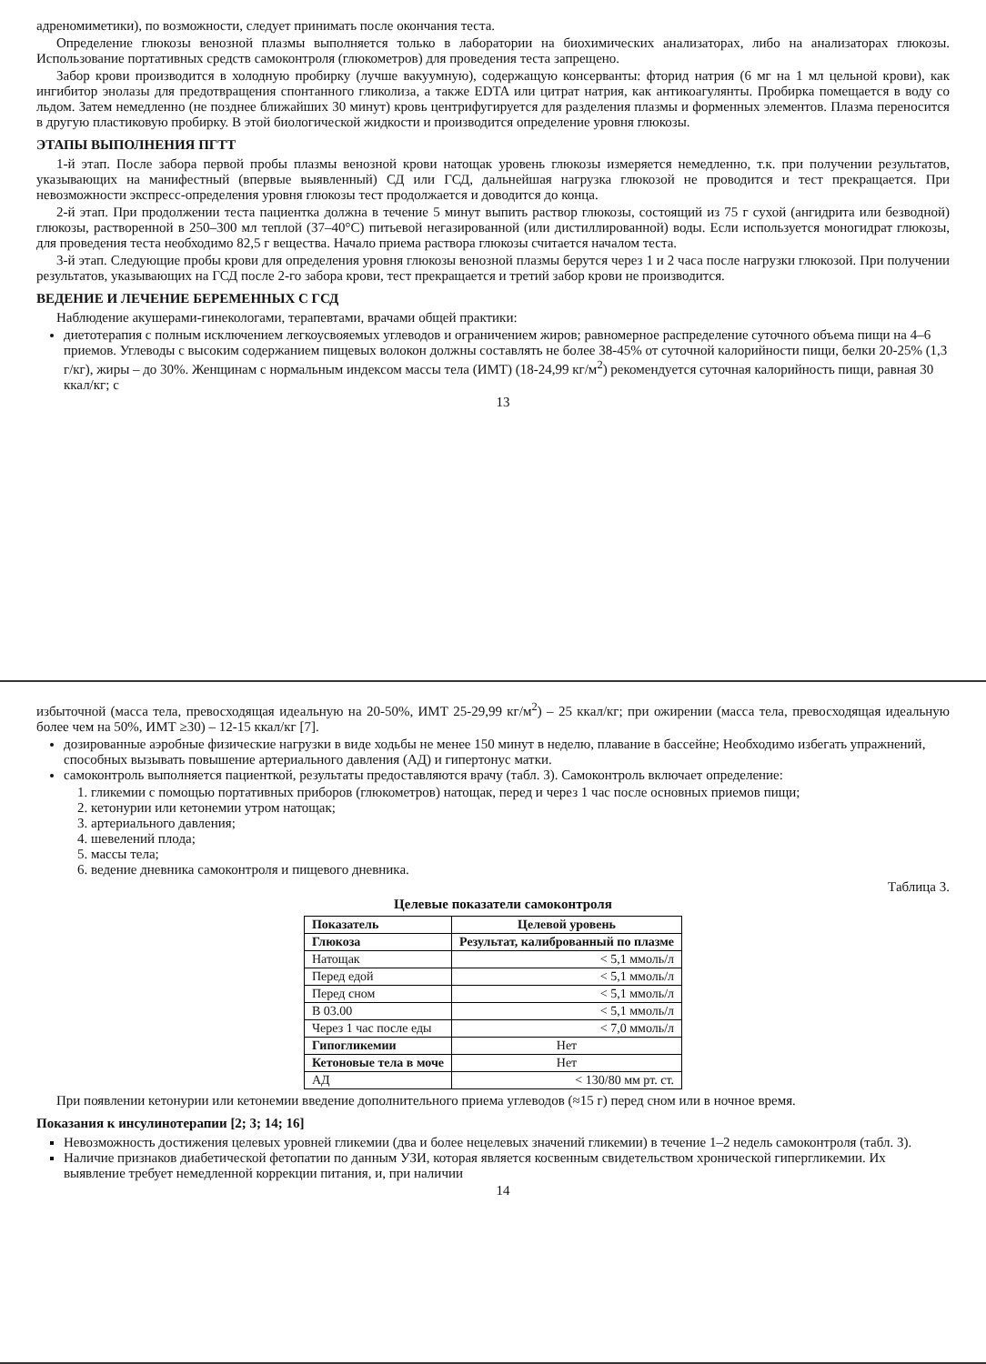адреномиметики), по возможности, следует принимать после окончания теста.
Определение глюкозы венозной плазмы выполняется только в лаборатории на биохимических анализаторах, либо на анализаторах глюкозы. Использование портативных средств самоконтроля (глюкометров) для проведения теста запрещено.
Забор крови производится в холодную пробирку (лучше вакуумную), содержащую консерванты: фторид натрия (6 мг на 1 мл цельной крови), как ингибитор энолазы для предотвращения спонтанного гликолиза, а также EDTA или цитрат натрия, как антикоагулянты. Пробирка помещается в воду со льдом. Затем немедленно (не позднее ближайших 30 минут) кровь центрифугируется для разделения плазмы и форменных элементов. Плазма переносится в другую пластиковую пробирку. В этой биологической жидкости и производится определение уровня глюкозы.
ЭТАПЫ ВЫПОЛНЕНИЯ ПГТТ
1-й этап. После забора первой пробы плазмы венозной крови натощак уровень глюкозы измеряется немедленно, т.к. при получении результатов, указывающих на манифестный (впервые выявленный) СД или ГСД, дальнейшая нагрузка глюкозой не проводится и тест прекращается. При невозможности экспресс-определения уровня глюкозы тест продолжается и доводится до конца.
2-й этап. При продолжении теста пациентка должна в течение 5 минут выпить раствор глюкозы, состоящий из 75 г сухой (ангидрита или безводной) глюкозы, растворенной в 250–300 мл теплой (37–40°С) питьевой негазированной (или дистиллированной) воды. Если используется моногидрат глюкозы, для проведения теста необходимо 82,5 г вещества. Начало приема раствора глюкозы считается началом теста.
3-й этап. Следующие пробы крови для определения уровня глюкозы венозной плазмы берутся через 1 и 2 часа после нагрузки глюкозой. При получении результатов, указывающих на ГСД после 2-го забора крови, тест прекращается и третий забор крови не производится.
ВЕДЕНИЕ И ЛЕЧЕНИЕ БЕРЕМЕННЫХ С ГСД
Наблюдение акушерами-гинекологами, терапевтами, врачами общей практики:
диетотерапия с полным исключением легкоусвояемых углеводов и ограничением жиров; равномерное распределение суточного объема пищи на 4–6 приемов. Углеводы с высоким содержанием пищевых волокон должны составлять не более 38-45% от суточной калорийности пищи, белки 20-25% (1,3 г/кг), жиры – до 30%. Женщинам с нормальным индексом массы тела (ИМТ) (18-24,99 кг/м<sup>2</sup>) рекомендуется суточная калорийность пищи, равная 30 ккал/кг; с
13
избыточной (масса тела, превосходящая идеальную на 20-50%, ИМТ 25-29,99 кг/м<sup>2</sup>) – 25 ккал/кг; при ожирении (масса тела, превосходящая идеальную более чем на 50%, ИМТ ≥30) – 12-15 ккал/кг [7].
дозированные аэробные физические нагрузки в виде ходьбы не менее 150 минут в неделю, плавание в бассейне; Необходимо избегать упражнений, способных вызывать повышение артериального давления (АД) и гипертонус матки.
самоконтроль выполняется пациенткой, результаты предоставляются врачу (табл. 3). Самоконтроль включает определение:
1. гликемии с помощью портативных приборов (глюкометров) натощак, перед и через 1 час после основных приемов пищи;
2. кетонурии или кетонемии утром натощак;
3. артериального давления;
4. шевелений плода;
5. массы тела;
6. ведение дневника самоконтроля и пищевого дневника.
Таблица 3.
Целевые показатели самоконтроля
| Показатель | Целевой уровень |
| --- | --- |
| Глюкоза | Результат, калиброванный по плазме |
| Натощак | < 5,1 ммоль/л |
| Перед едой | < 5,1 ммоль/л |
| Перед сном | < 5,1 ммоль/л |
| В 03.00 | < 5,1 ммоль/л |
| Через 1 час после еды | < 7,0 ммоль/л |
| Гипогликемии | Нет |
| Кетоновые тела в моче | Нет |
| АД | < 130/80 мм рт. ст. |
При появлении кетонурии или кетонемии введение дополнительного приема углеводов (≈15 г) перед сном или в ночное время.
Показания к инсулинотерапии [2; 3; 14; 16]
Невозможность достижения целевых уровней гликемии (два и более нецелевых значений гликемии) в течение 1–2 недель самоконтроля (табл. 3).
Наличие признаков диабетической фетопатии по данным УЗИ, которая является косвенным свидетельством хронической гипергликемии. Их выявление требует немедленной коррекции питания, и, при наличии
14